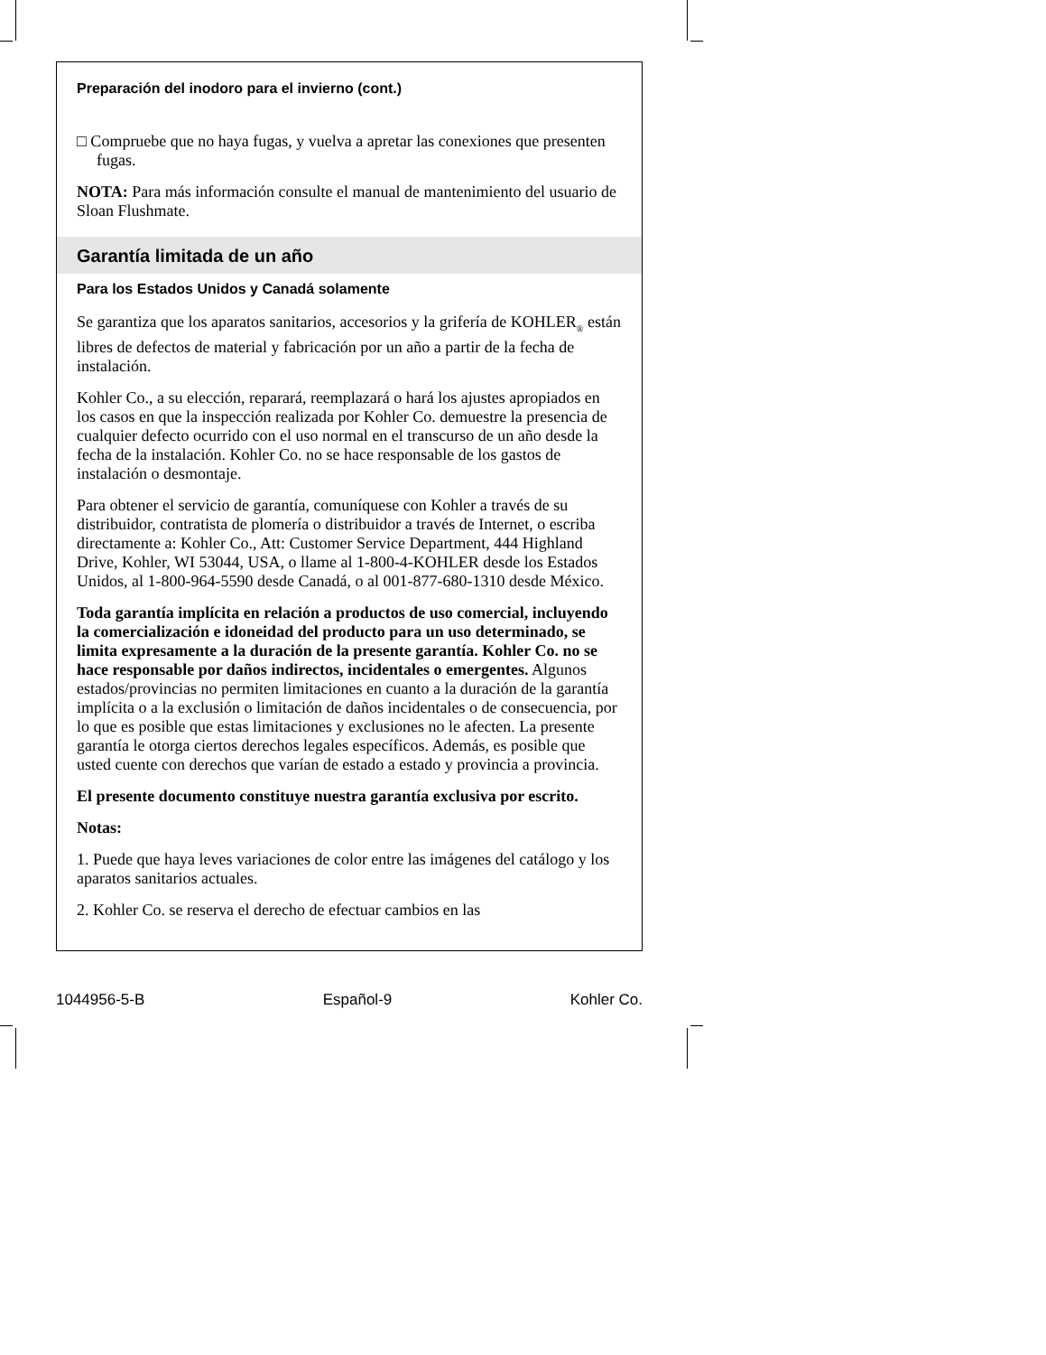Preparación del inodoro para el invierno (cont.)
□ Compruebe que no haya fugas, y vuelva a apretar las conexiones que presenten fugas.
NOTA: Para más información consulte el manual de mantenimiento del usuario de Sloan Flushmate.
Garantía limitada de un año
Para los Estados Unidos y Canadá solamente
Se garantiza que los aparatos sanitarios, accesorios y la grifería de KOHLER<sub>®</sub> están libres de defectos de material y fabricación por un año a partir de la fecha de instalación.
Kohler Co., a su elección, reparará, reemplazará o hará los ajustes apropiados en los casos en que la inspección realizada por Kohler Co. demuestre la presencia de cualquier defecto ocurrido con el uso normal en el transcurso de un año desde la fecha de la instalación. Kohler Co. no se hace responsable de los gastos de instalación o desmontaje.
Para obtener el servicio de garantía, comuníquese con Kohler a través de su distribuidor, contratista de plomería o distribuidor a través de Internet, o escriba directamente a: Kohler Co., Att: Customer Service Department, 444 Highland Drive, Kohler, WI 53044, USA, o llame al 1-800-4-KOHLER desde los Estados Unidos, al 1-800-964-5590 desde Canadá, o al 001-877-680-1310 desde México.
Toda garantía implícita en relación a productos de uso comercial, incluyendo la comercialización e idoneidad del producto para un uso determinado, se limita expresamente a la duración de la presente garantía. Kohler Co. no se hace responsable por daños indirectos, incidentales o emergentes. Algunos estados/provincias no permiten limitaciones en cuanto a la duración de la garantía implícita o a la exclusión o limitación de daños incidentales o de consecuencia, por lo que es posible que estas limitaciones y exclusiones no le afecten. La presente garantía le otorga ciertos derechos legales específicos. Además, es posible que usted cuente con derechos que varían de estado a estado y provincia a provincia.
El presente documento constituye nuestra garantía exclusiva por escrito.
Notas:
1. Puede que haya leves variaciones de color entre las imágenes del catálogo y los aparatos sanitarios actuales.
2. Kohler Co. se reserva el derecho de efectuar cambios en las
1044956-5-B Español-9 Kohler Co.